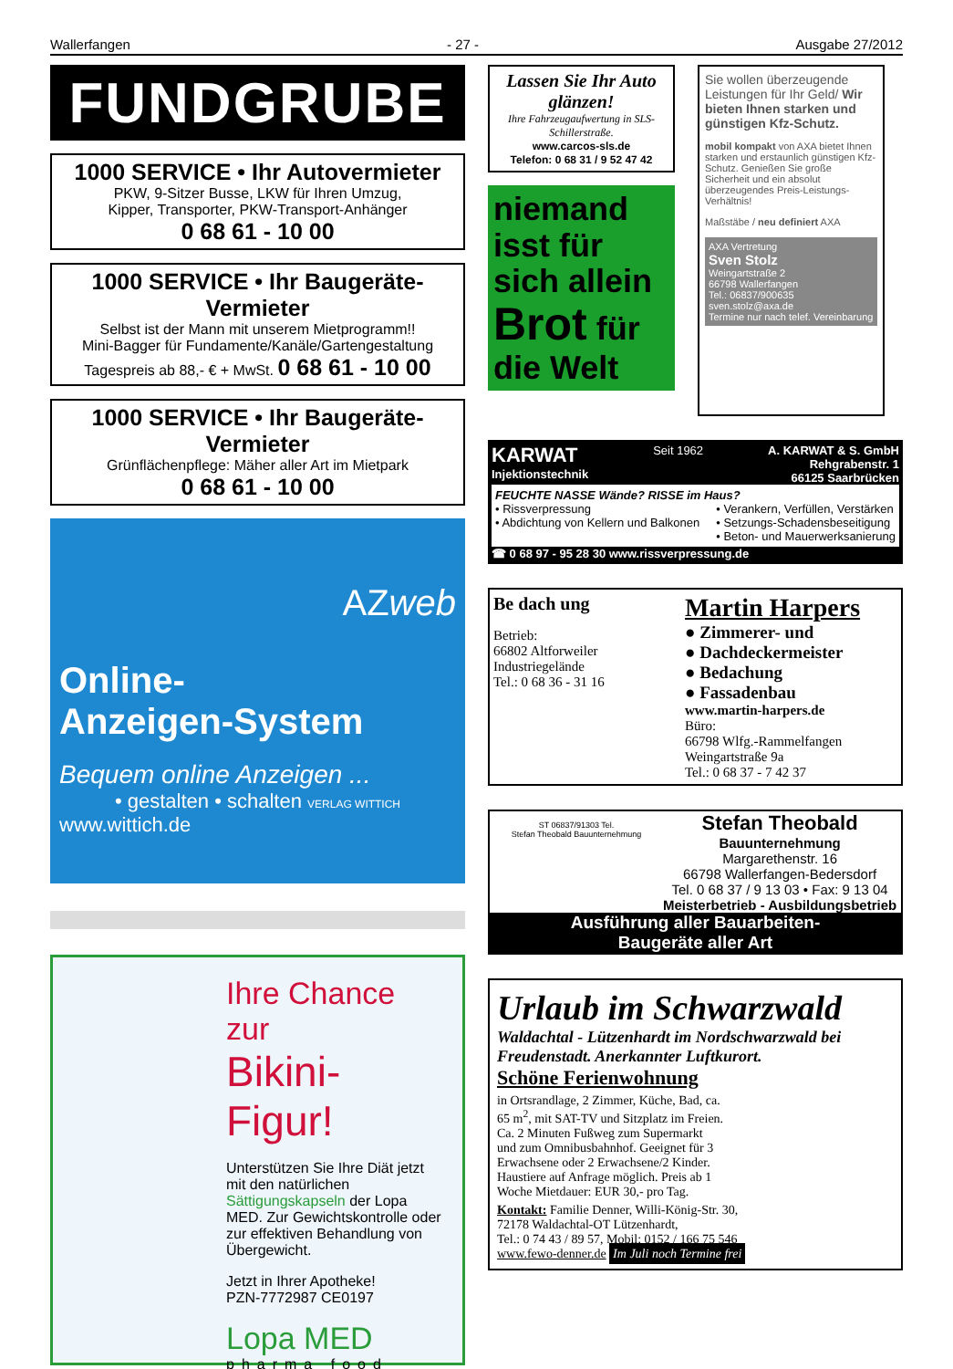Wallerfangen - 27 - Ausgabe 27/2012
FUNDGRUBE
1000 SERVICE • Ihr Autovermieter
PKW, 9-Sitzer Busse, LKW für Ihren Umzug,
Kipper, Transporter, PKW-Transport-Anhänger
0 68 61 - 10 00
1000 SERVICE • Ihr Baugeräte-Vermieter
Selbst ist der Mann mit unserem Mietprogramm!!
Mini-Bagger für Fundamente/Kanäle/Gartengestaltung
Tagespreis ab 88,- € + MwSt. 0 68 61 - 10 00
1000 SERVICE • Ihr Baugeräte-Vermieter
Grünflächenpflege: Mäher aller Art im Mietpark
0 68 61 - 10 00
AZweb
Online-
Anzeigen-System
Bequem online Anzeigen ...
• gestalten • schalten VERLAG WITTICH
www.wittich.de
Ihre Chance zur
Bikini-Figur!
Unterstützen Sie Ihre Diät jetzt mit den natürlichen Sättigungskapseln der Lopa MED. Zur Gewichtskontrolle oder zur effektiven Behandlung von Übergewicht.
Jetzt in Ihrer Apotheke!
PZN-7772987 CE0197
Lopa MED
pharma food
Lassen Sie Ihr Auto glänzen!
Ihre Fahrzeugaufwertung in SLS-Schillerstraße.
www.carcos-sls.de
Telefon: 0 68 31 / 9 52 47 42
niemand isst für sich allein Brot für die Welt
Sie wollen überzeugende Leistungen für Ihr Geld/ Wir bieten Ihnen starken und günstigen Kfz-Schutz.
mobil kompakt von AXA bietet Ihnen starken und erstaunlich günstigen Kfz-Schutz. Genießen Sie große Sicherheit und ein absolut überzeugendes Preis-Leistungs-Verhältnis!
Maßstäbe / neu definiert AXA
AXA Vertretung
Sven Stolz
Weingartstraße 2
66798 Wallerfangen
Tel.: 06837/900635
sven.stolz@axa.de
Termine nur nach telef. Vereinbarung
KARWAT
Injektionstechnik Seit 1962 A. KARWAT & S. GmbH
Rehgrabenstr. 1
66125 Saarbrücken
FEUCHTE NASSE Wände? RISSE im Haus?
• Rissverpressung
• Abdichtung von Kellern und Balkonen • Verankern, Verfüllen, Verstärken
• Setzungs-Schadensbeseitigung
• Beton- und Mauerwerksanierung
☎ 0 68 97 - 95 28 30 www.rissverpressung.de
Be dach ung
Betrieb:
66802 Altforweiler
Industriegelände
Tel.: 0 68 36 - 31 16
Martin Harpers
● Zimmerer- und
● Dachdeckermeister
● Bedachung
● Fassadenbau
www.martin-harpers.de
Büro:
66798 Wlfg.-Rammelfangen
Weingartstraße 9a
Tel.: 0 68 37 - 7 42 37
ST 06837/91303 Tel.
Stefan Theobald Bauunternehmung
Stefan Theobald
Bauunternehmung
Margarethenstr. 16
66798 Wallerfangen-Bedersdorf
Tel. 0 68 37 / 9 13 03 • Fax: 9 13 04
Meisterbetrieb - Ausbildungsbetrieb
Ausführung aller Bauarbeiten-
Baugeräte aller Art
Urlaub im Schwarzwald
Waldachtal - Lützenhardt im Nordschwarzwald bei Freudenstadt. Anerkannter Luftkurort.
Schöne Ferienwohnung
in Ortsrandlage, 2 Zimmer, Küche, Bad, ca. 65 m<sup>2</sup>, mit SAT-TV und Sitzplatz im Freien. Ca. 2 Minuten Fußweg zum Supermarkt und zum Omnibusbahnhof. Geeignet für 3 Erwachsene oder 2 Erwachsene/2 Kinder. Haustiere auf Anfrage möglich. Preis ab 1 Woche Mietdauer: EUR 30,- pro Tag.
Kontakt: Familie Denner, Willi-König-Str. 30,
72178 Waldachtal-OT Lützenhardt,
Tel.: 0 74 43 / 89 57, Mobil: 0152 / 166 75 546
www.fewo-denner.de Im Juli noch Termine frei